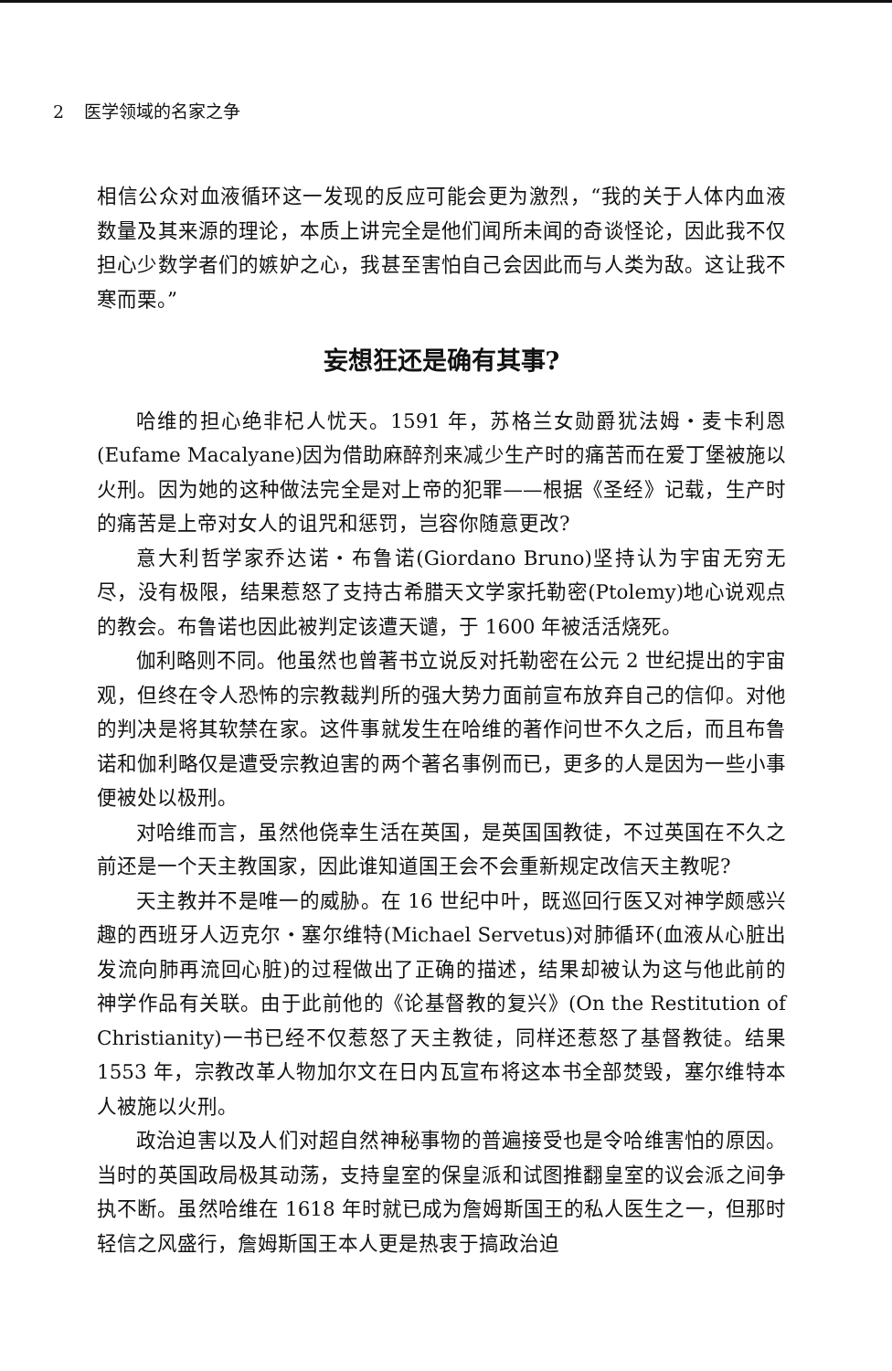2 医学领域的名家之争
相信公众对血液循环这一发现的反应可能会更为激烈，“我的关于人体内血液数量及其来源的理论，本质上讲完全是他们闻所未闻的奇谈怪论，因此我不仅担心少数学者们的嫉妒之心，我甚至害怕自己会因此而与人类为敌。这让我不寒而栗。”
妄想狂还是确有其事?
哈维的担心绝非杞人忧天。1591 年，苏格兰女勋爵犹法姆・麦卡利恩(Eufame Macalyane)因为借助麻醉剂来减少生产时的痛苦而在爱丁堡被施以火刑。因为她的这种做法完全是对上帝的犯罪——根据《圣经》记载，生产时的痛苦是上帝对女人的诅咒和惩罚，岂容你随意更改?
意大利哲学家乔达诺・布鲁诺(Giordano Bruno)坚持认为宇宙无穷无尽，没有极限，结果惹怒了支持古希腊天文学家托勒密(Ptolemy)地心说观点的教会。布鲁诺也因此被判定该遭天谴，于 1600 年被活活烧死。
伽利略则不同。他虽然也曾著书立说反对托勒密在公元 2 世纪提出的宇宙观，但终在令人恐怖的宗教裁判所的强大势力面前宣布放弃自己的信仰。对他的判决是将其软禁在家。这件事就发生在哈维的著作问世不久之后，而且布鲁诺和伽利略仅是遭受宗教迫害的两个著名事例而已，更多的人是因为一些小事便被处以极刑。
对哈维而言，虽然他侥幸生活在英国，是英国国教徒，不过英国在不久之前还是一个天主教国家，因此谁知道国王会不会重新规定改信天主教呢?
天主教并不是唯一的威胁。在 16 世纪中叶，既巡回行医又对神学颇感兴趣的西班牙人迈克尔・塞尔维特(Michael Servetus)对肺循环(血液从心脏出发流向肺再流回心脏)的过程做出了正确的描述，结果却被认为这与他此前的神学作品有关联。由于此前他的《论基督教的复兴》(On the Restitution of Christianity)一书已经不仅惹怒了天主教徒，同样还惹怒了基督教徒。结果 1553 年，宗教改革人物加尔文在日内瓦宣布将这本书全部焚毁，塞尔维特本人被施以火刑。
政治迫害以及人们对超自然神秘事物的普遍接受也是令哈维害怕的原因。当时的英国政局极其动荡，支持皇室的保皇派和试图推翻皇室的议会派之间争执不断。虽然哈维在 1618 年时就已成为詹姆斯国王的私人医生之一，但那时轻信之风盛行，詹姆斯国王本人更是热衷于搞政治迫